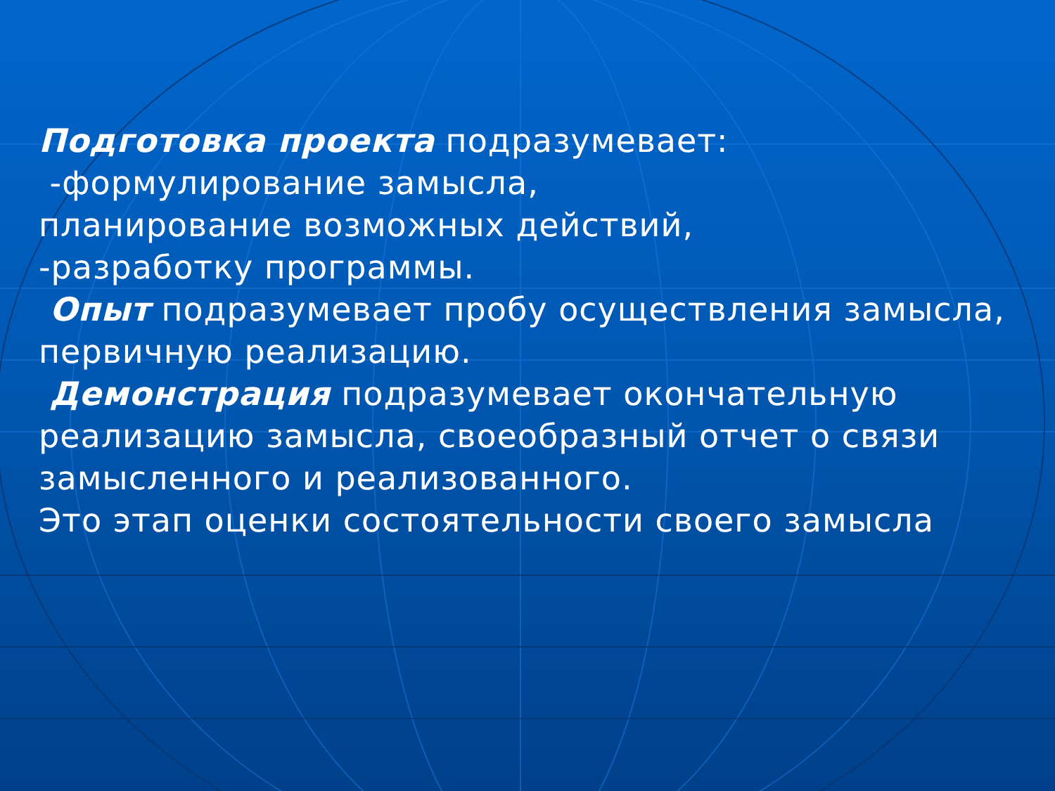Подготовка проекта подразумевает:
-формулирование замысла,
планирование возможных действий,
-разработку программы.
Опыт подразумевает пробу осуществления замысла, первичную реализацию.
Демонстрация подразумевает окончательную реализацию замысла, своеобразный отчет о связи замысленного и реализованного.
Это этап оценки состоятельности своего замысла